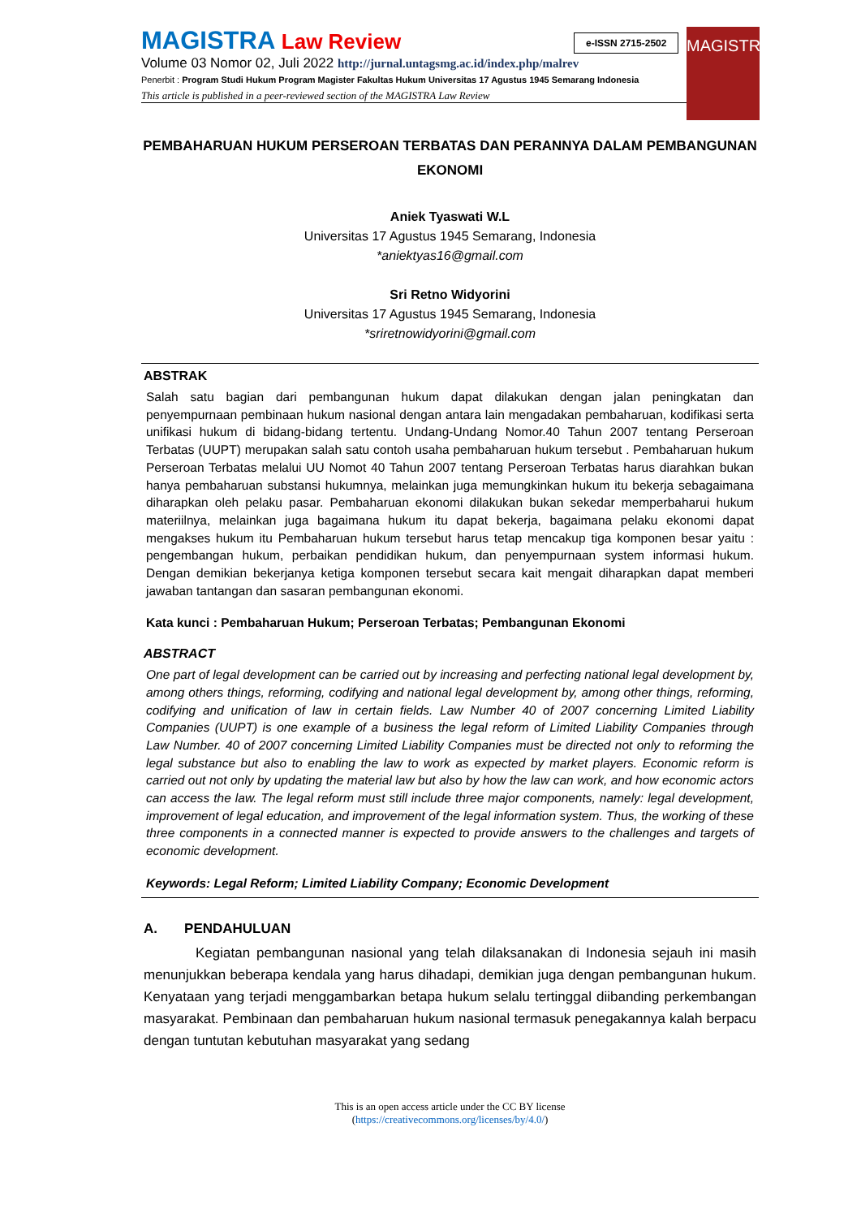MAGISTRA Law Review
Volume 03 Nomor 02, Juli 2022 http://jurnal.untagsmg.ac.id/index.php/malrev
Penerbit : Program Studi Hukum Program Magister Fakultas Hukum Universitas 17 Agustus 1945 Semarang Indonesia
This article is published in a peer-reviewed section of the MAGISTRA Law Review
e-ISSN 2715-2502
MAGISTRA
PEMBAHARUAN HUKUM PERSEROAN TERBATAS DAN PERANNYA DALAM PEMBANGUNAN EKONOMI
Aniek Tyaswati W.L
Universitas 17 Agustus 1945 Semarang, Indonesia
*aniektyas16@gmail.com
Sri Retno Widyorini
Universitas 17 Agustus 1945 Semarang, Indonesia
*sriretnowidyorini@gmail.com
ABSTRAK
Salah satu bagian dari pembangunan hukum dapat dilakukan dengan jalan peningkatan dan penyempurnaan pembinaan hukum nasional dengan antara lain mengadakan pembaharuan, kodifikasi serta unifikasi hukum di bidang-bidang tertentu. Undang-Undang Nomor.40 Tahun 2007 tentang Perseroan Terbatas (UUPT) merupakan salah satu contoh usaha pembaharuan hukum tersebut . Pembaharuan hukum Perseroan Terbatas melalui UU Nomot 40 Tahun 2007 tentang Perseroan Terbatas harus diarahkan bukan hanya pembaharuan substansi hukumnya, melainkan juga memungkinkan hukum itu bekerja sebagaimana diharapkan oleh pelaku pasar. Pembaharuan ekonomi dilakukan bukan sekedar memperbaharui hukum materiilnya, melainkan juga bagaimana hukum itu dapat bekerja, bagaimana pelaku ekonomi dapat mengakses hukum itu Pembaharuan hukum tersebut harus tetap mencakup tiga komponen besar yaitu : pengembangan hukum, perbaikan pendidikan hukum, dan penyempurnaan system informasi hukum. Dengan demikian bekerjanya ketiga komponen tersebut secara kait mengait diharapkan dapat memberi jawaban tantangan dan sasaran pembangunan ekonomi.
Kata kunci : Pembaharuan Hukum; Perseroan Terbatas; Pembangunan Ekonomi
ABSTRACT
One part of legal development can be carried out by increasing and perfecting national legal development by, among others things, reforming, codifying and national legal development by, among other things, reforming, codifying and unification of law in certain fields. Law Number 40 of 2007 concerning Limited Liability Companies (UUPT) is one example of a business the legal reform of Limited Liability Companies through Law Number. 40 of 2007 concerning Limited Liability Companies must be directed not only to reforming the legal substance but also to enabling the law to work as expected by market players. Economic reform is carried out not only by updating the material law but also by how the law can work, and how economic actors can access the law. The legal reform must still include three major components, namely: legal development, improvement of legal education, and improvement of the legal information system. Thus, the working of these three components in a connected manner is expected to provide answers to the challenges and targets of economic development.
Keywords: Legal Reform; Limited Liability Company; Economic Development
A. PENDAHULUAN
Kegiatan pembangunan nasional yang telah dilaksanakan di Indonesia sejauh ini masih menunjukkan beberapa kendala yang harus dihadapi, demikian juga dengan pembangunan hukum. Kenyataan yang terjadi menggambarkan betapa hukum selalu tertinggal diibanding perkembangan masyarakat. Pembinaan dan pembaharuan hukum nasional termasuk penegakannya kalah berpacu dengan tuntutan kebutuhan masyarakat yang sedang
This is an open access article under the CC BY license
(https://creativecommons.org/licenses/by/4.0/)